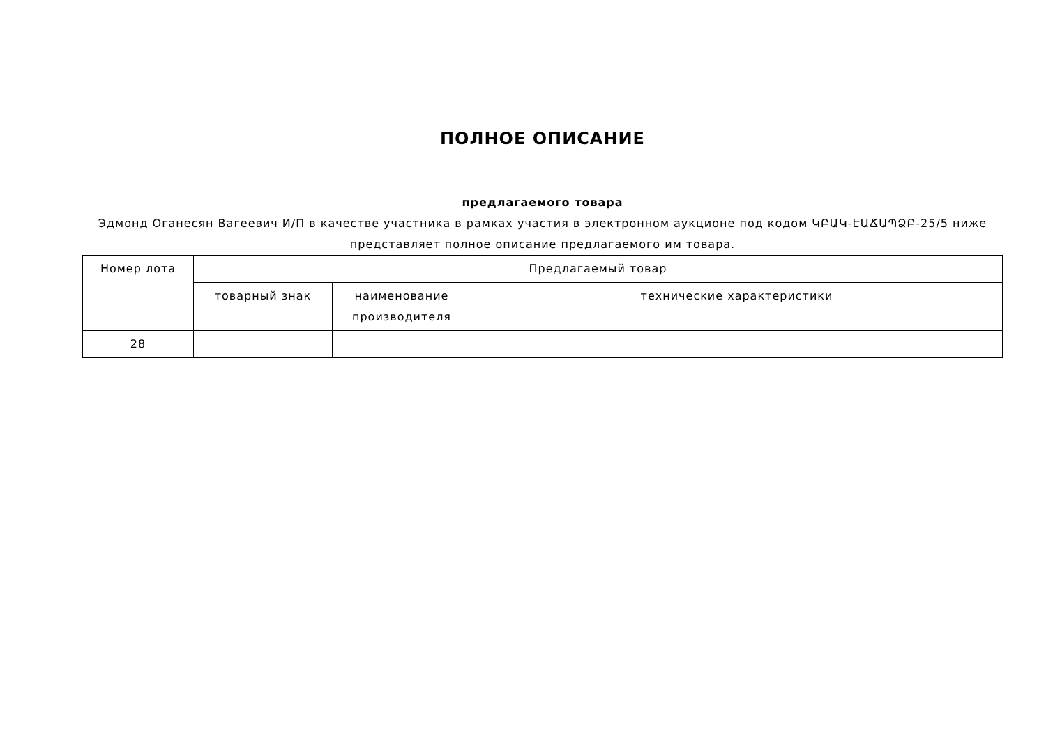ПОЛНОЕ ОПИСАНИЕ
предлагаемого товара
Эдмонд Оганесян Вагеевич И/П в качестве участника в рамках участия в электронном аукционе под кодом ԿԲԱԿ-ԷԱՃԱՊՁԲ-25/5 ниже представляет полное описание предлагаемого им товара.
| Номер лота | Предлагаемый товар | | |
| --- | --- | --- | --- |
| | товарный знак | наименование производителя | технические характеристики |
| 28 | | | |